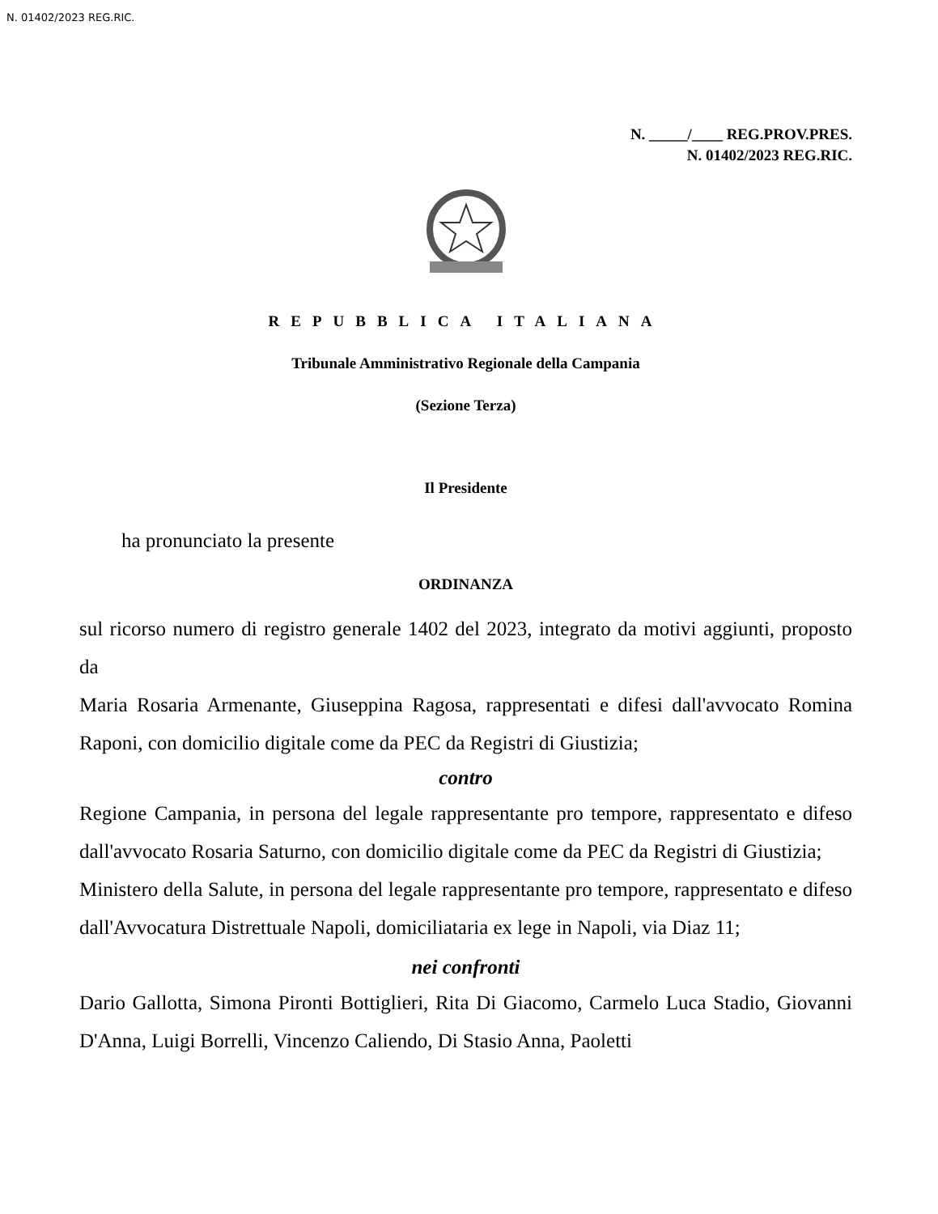N. 01402/2023 REG.RIC.
N. _____/____ REG.PROV.PRES.
N. 01402/2023 REG.RIC.
REPUBBLICA ITALIANA
Tribunale Amministrativo Regionale della Campania
(Sezione Terza)
Il Presidente
ha pronunciato la presente
ORDINANZA
sul ricorso numero di registro generale 1402 del 2023, integrato da motivi aggiunti, proposto da
Maria Rosaria Armenante, Giuseppina Ragosa, rappresentati e difesi dall'avvocato Romina Raponi, con domicilio digitale come da PEC da Registri di Giustizia;
contro
Regione Campania, in persona del legale rappresentante pro tempore, rappresentato e difeso dall'avvocato Rosaria Saturno, con domicilio digitale come da PEC da Registri di Giustizia;
Ministero della Salute, in persona del legale rappresentante pro tempore, rappresentato e difeso dall'Avvocatura Distrettuale Napoli, domiciliataria ex lege in Napoli, via Diaz 11;
nei confronti
Dario Gallotta, Simona Pironti Bottiglieri, Rita Di Giacomo, Carmelo Luca Stadio, Giovanni D'Anna, Luigi Borrelli, Vincenzo Caliendo, Di Stasio Anna, Paoletti